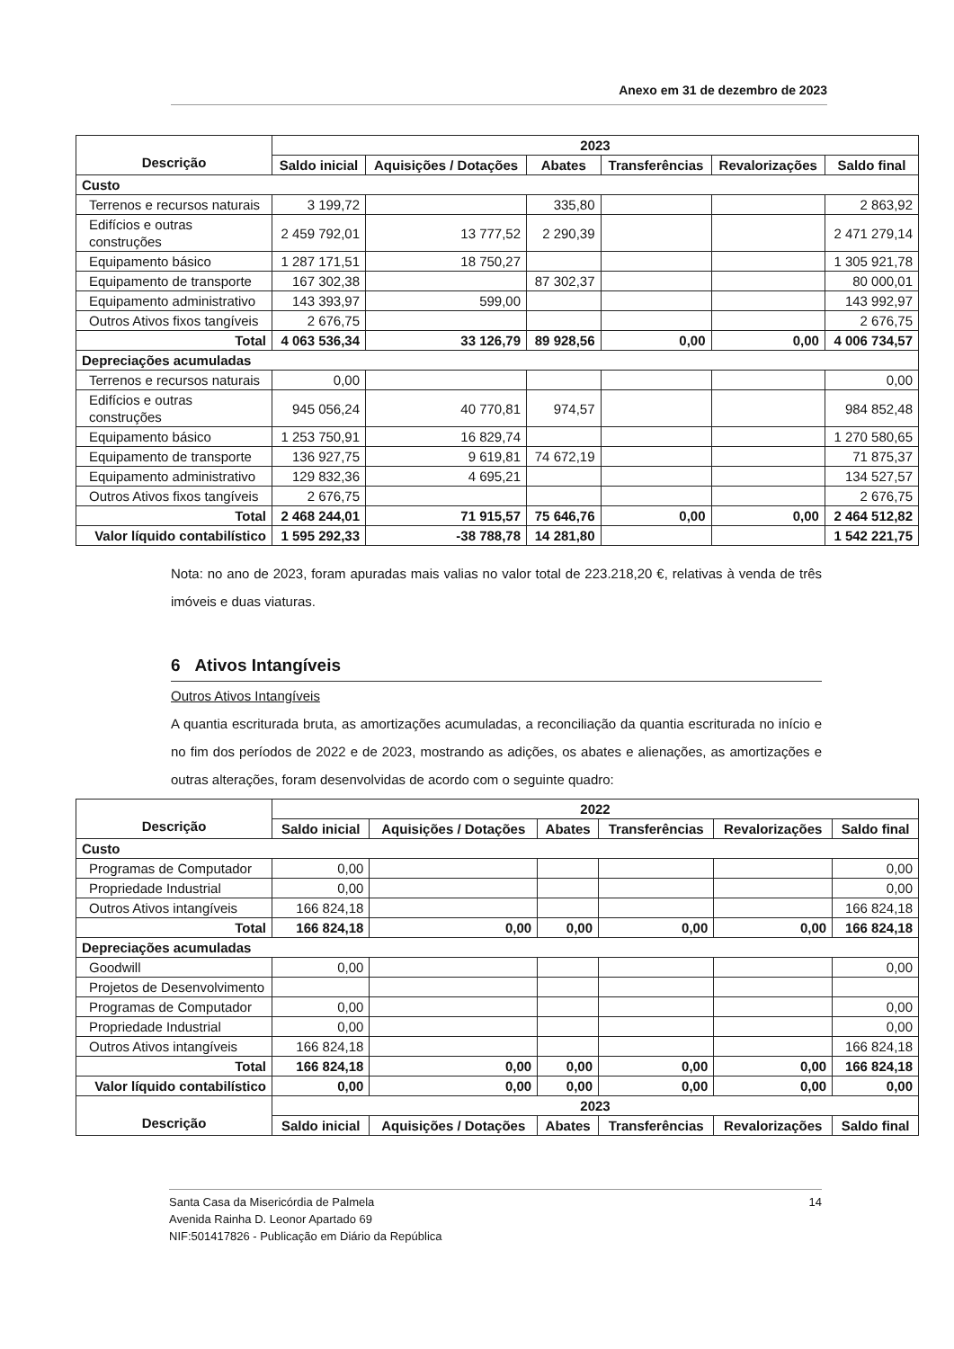Anexo em 31 de dezembro de 2023
| Descrição | 2023 | | | | | |
| --- | --- | --- | --- | --- | --- | --- |
| | Saldo inicial | Aquisições / Dotações | Abates | Transferências | Revalorizações | Saldo final |
| Custo | | | | | | |
| Terrenos e recursos naturais | 3 199,72 | | 335,80 | | | 2 863,92 |
| Edifícios e outras construções | 2 459 792,01 | 13 777,52 | 2 290,39 | | | 2 471 279,14 |
| Equipamento básico | 1 287 171,51 | 18 750,27 | | | | 1 305 921,78 |
| Equipamento de transporte | 167 302,38 | | 87 302,37 | | | 80 000,01 |
| Equipamento administrativo | 143 393,97 | 599,00 | | | | 143 992,97 |
| Outros Ativos fixos tangíveis | 2 676,75 | | | | | 2 676,75 |
| Total | 4 063 536,34 | 33 126,79 | 89 928,56 | 0,00 | 0,00 | 4 006 734,57 |
| Depreciações acumuladas | | | | | | |
| Terrenos e recursos naturais | 0,00 | | | | | 0,00 |
| Edifícios e outras construções | 945 056,24 | 40 770,81 | 974,57 | | | 984 852,48 |
| Equipamento básico | 1 253 750,91 | 16 829,74 | | | | 1 270 580,65 |
| Equipamento de transporte | 136 927,75 | 9 619,81 | 74 672,19 | | | 71 875,37 |
| Equipamento administrativo | 129 832,36 | 4 695,21 | | | | 134 527,57 |
| Outros Ativos fixos tangíveis | 2 676,75 | | | | | 2 676,75 |
| Total | 2 468 244,01 | 71 915,57 | 75 646,76 | 0,00 | 0,00 | 2 464 512,82 |
| Valor líquido contabilístico | 1 595 292,33 | -38 788,78 | 14 281,80 | | | 1 542 221,75 |
Nota: no ano de 2023, foram apuradas mais valias no valor total de 223.218,20 €, relativas à venda de três imóveis e duas viaturas.
6 Ativos Intangíveis
Outros Ativos Intangíveis
A quantia escriturada bruta, as amortizações acumuladas, a reconciliação da quantia escriturada no início e no fim dos períodos de 2022 e de 2023, mostrando as adições, os abates e alienações, as amortizações e outras alterações, foram desenvolvidas de acordo com o seguinte quadro:
| Descrição | 2022 | | | | | |
| --- | --- | --- | --- | --- | --- | --- |
| | Saldo inicial | Aquisições / Dotações | Abates | Transferências | Revalorizações | Saldo final |
| Custo | | | | | | |
| Programas de Computador | 0,00 | | | | | 0,00 |
| Propriedade Industrial | 0,00 | | | | | 0,00 |
| Outros Ativos intangíveis | 166 824,18 | | | | | 166 824,18 |
| Total | 166 824,18 | 0,00 | 0,00 | 0,00 | 0,00 | 166 824,18 |
| Depreciações acumuladas | | | | | | |
| Goodwill | 0,00 | | | | | 0,00 |
| Projetos de Desenvolvimento | | | | | | |
| Programas de Computador | 0,00 | | | | | 0,00 |
| Propriedade Industrial | 0,00 | | | | | 0,00 |
| Outros Ativos intangíveis | 166 824,18 | | | | | 166 824,18 |
| Total | 166 824,18 | 0,00 | 0,00 | 0,00 | 0,00 | 166 824,18 |
| Valor líquido contabilístico | 0,00 | 0,00 | 0,00 | 0,00 | 0,00 | 0,00 |
| Descrição | 2023 | | | | | |
| | Saldo inicial | Aquisições / Dotações | Abates | Transferências | Revalorizações | Saldo final |
14 Santa Casa da Misericórdia de Palmela
Avenida Rainha D. Leonor Apartado 69
NIF:501417826 - Publicação em Diário da República